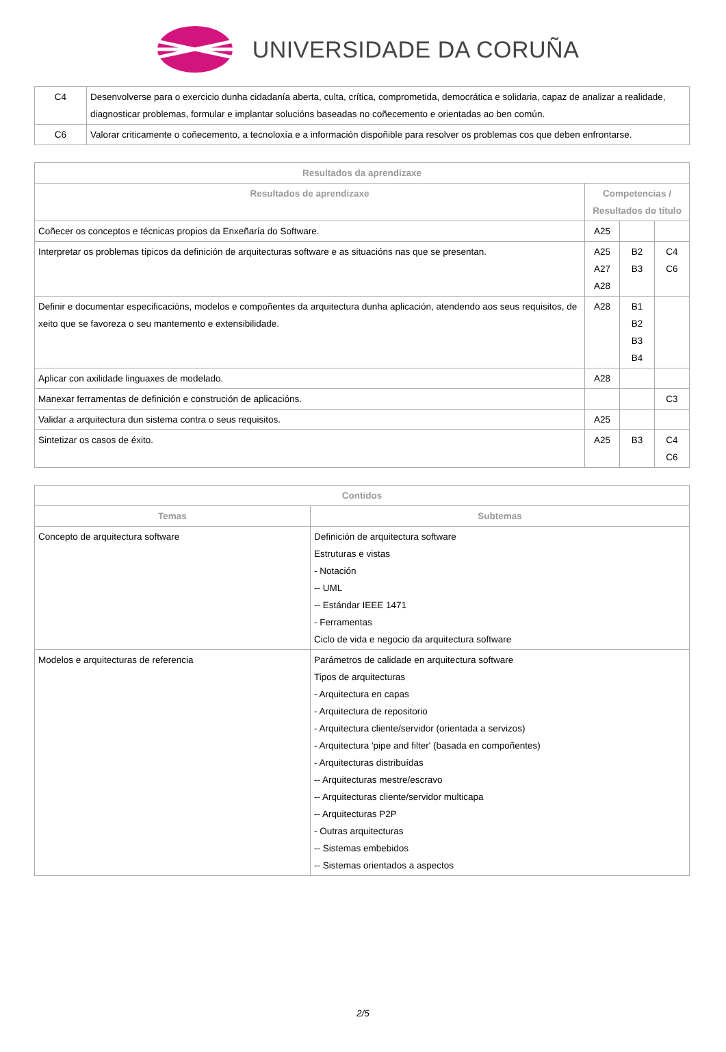UNIVERSIDADE DA CORUÑA
| C4 | Desenvolverse para o exercicio dunha cidadanía aberta, culta, crítica, comprometida, democrática e solidaria, capaz de analizar a realidade, diagnosticar problemas, formular e implantar solucións baseadas no coñecemento e orientadas ao ben común. |
| C6 | Valorar criticamente o coñecemento, a tecnoloxía e a información dispoñible para resolver os problemas cos que deben enfrontarse. |
| Resultados da aprendizaxe | | | |
| --- | --- | --- | --- |
| Resultados de aprendizaxe | Competencias / Resultados do título | | |
| Coñecer os conceptos e técnicas propios da Enxeñaría do Software. | A25 | | |
| Interpretar os problemas típicos da definición de arquitecturas software e as situacións nas que se presentan. | A25 A27 A28 | B2 B3 | C4 C6 |
| Definir e documentar especificacións, modelos e compoñentes da arquitectura dunha aplicación, atendendo aos seus requisitos, de xeito que se favoreza o seu mantemento e extensibilidade. | A28 | B1 B2 B3 B4 | |
| Aplicar con axilidade linguaxes de modelado. | A28 | | |
| Manexar ferramentas de definición e construción de aplicacións. | | | C3 |
| Validar a arquitectura dun sistema contra o seus requisitos. | A25 | | |
| Sintetizar os casos de éxito. | A25 | B3 | C4 C6 |
| Contidos | |
| --- | --- |
| Temas | Subtemas |
| Concepto de arquitectura software | Definición de arquitectura software Estruturas e vistas - Notación -- UML -- Estándar IEEE 1471 - Ferramentas Ciclo de vida e negocio da arquitectura software |
| Modelos e arquitecturas de referencia | Parámetros de calidade en arquitectura software Tipos de arquitecturas - Arquitectura en capas - Arquitectura de repositorio - Arquitectura cliente/servidor (orientada a servizos) - Arquitectura 'pipe and filter' (basada en compoñentes) - Arquitecturas distribuídas -- Arquitecturas mestre/escravo -- Arquitecturas cliente/servidor multicapa -- Arquitecturas P2P - Outras arquitecturas -- Sistemas embebidos -- Sistemas orientados a aspectos |
2/5